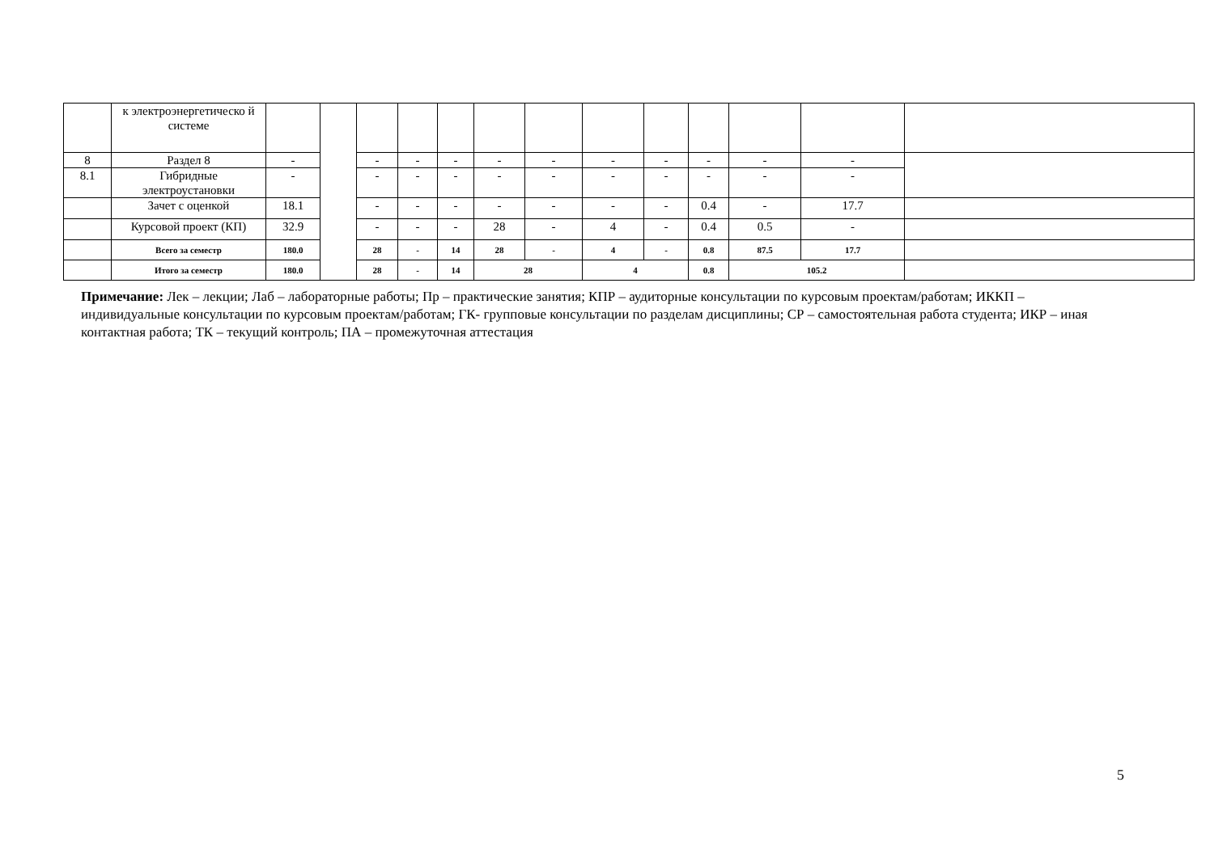| | к электроэнергетическо й системе | | | | | | | | | | | | | |
| 8 | Раздел 8 | - | | - | - | - | - | - | - | - | - | - | - | |
| 8.1 | Гибридные электроустановки | - | | - | - | - | - | - | - | - | - | - | - | |
| | Зачет с оценкой | 18.1 | | - | - | - | - | - | - | - | 0.4 | - | 17.7 | |
| | Курсовой проект (КП) | 32.9 | | - | - | - | 28 | - | 4 | - | 0.4 | 0.5 | - | |
| | Всего за семестр | 180.0 | | 28 | - | 14 | 28 | - | 4 | - | 0.8 | 87.5 | 17.7 | |
| | Итого за семестр | 180.0 | | 28 | - | 14 | 28 | | 4 | | 0.8 | 105.2 | | |
Примечание: Лек – лекции; Лаб – лабораторные работы; Пр – практические занятия; КПР – аудиторные консультации по курсовым проектам/работам; ИККП – индивидуальные консультации по курсовым проектам/работам; ГК- групповые консультации по разделам дисциплины; СР – самостоятельная работа студента; ИКР – иная контактная работа; ТК – текущий контроль; ПА – промежуточная аттестация
5